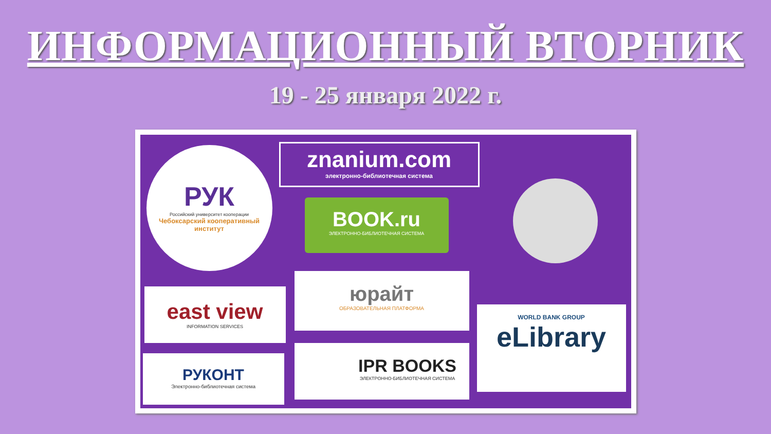ИНФОРМАЦИОННЫЙ ВТОРНИК
19 - 25 января 2022 г.
РУК
Российский университет кооперации
Чебоксарский кооперативный институт
znanium.com
электронно-библиотечная система
BOOK.ru
ЭЛЕКТРОННО-БИБЛИОТЕЧНАЯ СИСТЕМА
east view
INFORMATION SERVICES
юрайт
ОБРАЗОВАТЕЛЬНАЯ ПЛАТФОРМА
WORLD BANK GROUP
eLibrary
РУКОНТ
Электронно-библиотечная система
IPR BOOKS
ЭЛЕКТРОННО-БИБЛИОТЕЧНАЯ СИСТЕМА